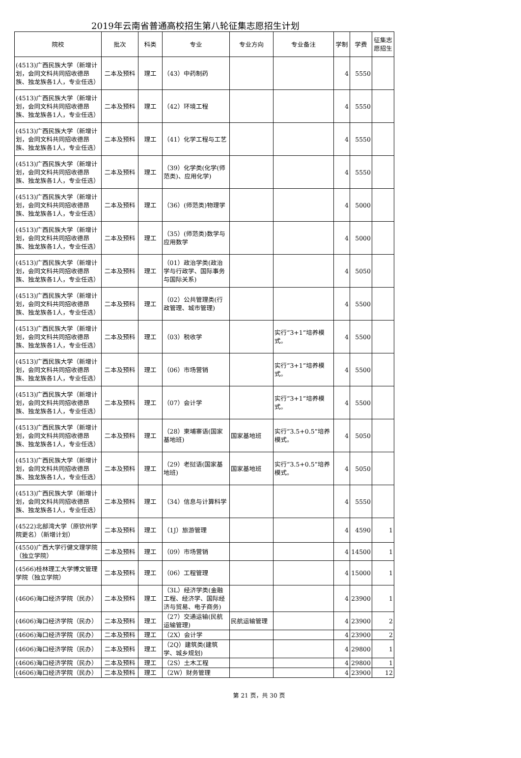2019年云南省普通高校招生第八轮征集志愿招生计划
| 院校 | 批次 | 科类 | 专业 | 专业方向 | 专业备注 | 学制 | 学费 | 征集志愿招生 |
| --- | --- | --- | --- | --- | --- | --- | --- | --- |
| (4513)广西民族大学（新增计划，会同文科共同招收德昂族、独龙族各1人，专业任选） | 二本及预科 | 理工 | （43）中药制药 | | | 4 | 5550 | |
| (4513)广西民族大学（新增计划，会同文科共同招收德昂族、独龙族各1人，专业任选） | 二本及预科 | 理工 | （42）环境工程 | | | 4 | 5550 | |
| (4513)广西民族大学（新增计划，会同文科共同招收德昂族、独龙族各1人，专业任选） | 二本及预科 | 理工 | （41）化学工程与工艺 | | | 4 | 5550 | |
| (4513)广西民族大学（新增计划，会同文科共同招收德昂族、独龙族各1人，专业任选） | 二本及预科 | 理工 | （39）化学类(化学(师范类)、应用化学) | | | 4 | 5550 | |
| (4513)广西民族大学（新增计划，会同文科共同招收德昂族、独龙族各1人，专业任选） | 二本及预科 | 理工 | （36）(师范类)物理学 | | | 4 | 5000 | |
| (4513)广西民族大学（新增计划，会同文科共同招收德昂族、独龙族各1人，专业任选） | 二本及预科 | 理工 | （35）(师范类)数学与应用数学 | | | 4 | 5000 | |
| (4513)广西民族大学（新增计划，会同文科共同招收德昂族、独龙族各1人，专业任选） | 二本及预科 | 理工 | （01）政治学类(政治学与行政学、国际事务与国际关系) | | | 4 | 5050 | |
| (4513)广西民族大学（新增计划，会同文科共同招收德昂族、独龙族各1人，专业任选） | 二本及预科 | 理工 | （02）公共管理类(行政管理、城市管理) | | | 4 | 5500 | |
| (4513)广西民族大学（新增计划，会同文科共同招收德昂族、独龙族各1人，专业任选） | 二本及预科 | 理工 | （03）税收学 | | 实行“3+1”培养模式。 | 4 | 5500 | |
| (4513)广西民族大学（新增计划，会同文科共同招收德昂族、独龙族各1人，专业任选） | 二本及预科 | 理工 | （06）市场营销 | | 实行“3+1”培养模式。 | 4 | 5500 | |
| (4513)广西民族大学（新增计划，会同文科共同招收德昂族、独龙族各1人，专业任选） | 二本及预科 | 理工 | （07）会计学 | | 实行“3+1”培养模式。 | 4 | 5500 | |
| (4513)广西民族大学（新增计划，会同文科共同招收德昂族、独龙族各1人，专业任选） | 二本及预科 | 理工 | （28）柬埔寨语(国家基地班) | 国家基地班 | 实行“3.5+0.5”培养模式。 | 4 | 5050 | |
| (4513)广西民族大学（新增计划，会同文科共同招收德昂族、独龙族各1人，专业任选） | 二本及预科 | 理工 | （29）老挝语(国家基地班) | 国家基地班 | 实行“3.5+0.5”培养模式。 | 4 | 5050 | |
| (4513)广西民族大学（新增计划，会同文科共同招收德昂族、独龙族各1人，专业任选） | 二本及预科 | 理工 | （34）信息与计算科学 | | | 4 | 5550 | |
| (4522)北部湾大学（原钦州学院更名）（新增计划） | 二本及预科 | 理工 | （1J）旅游管理 | | | 4 | 4590 | 1 |
| (4550)广西大学行健文理学院（独立学院） | 二本及预科 | 理工 | （09）市场营销 | | | 4 | 14500 | 1 |
| (4566)桂林理工大学博文管理学院（独立学院） | 二本及预科 | 理工 | （06）工程管理 | | | 4 | 15000 | 1 |
| (4606)海口经济学院（民办） | 二本及预科 | 理工 | （3L）经济学类(金融工程、经济学、国际经济与贸易、电子商务) | | | 4 | 23900 | 1 |
| (4606)海口经济学院（民办） | 二本及预科 | 理工 | （27）交通运输(民航运输管理) | 民航运输管理 | | 4 | 23900 | 2 |
| (4606)海口经济学院（民办） | 二本及预科 | 理工 | （2X）会计学 | | | 4 | 23900 | 2 |
| (4606)海口经济学院（民办） | 二本及预科 | 理工 | （2Q）建筑类(建筑学、城乡规划) | | | 4 | 29800 | 1 |
| (4606)海口经济学院（民办） | 二本及预科 | 理工 | （2S）土木工程 | | | 4 | 29800 | 1 |
| (4606)海口经济学院（民办） | 二本及预科 | 理工 | （2W）财务管理 | | | 4 | 23900 | 12 |
第 21 页，共 30 页